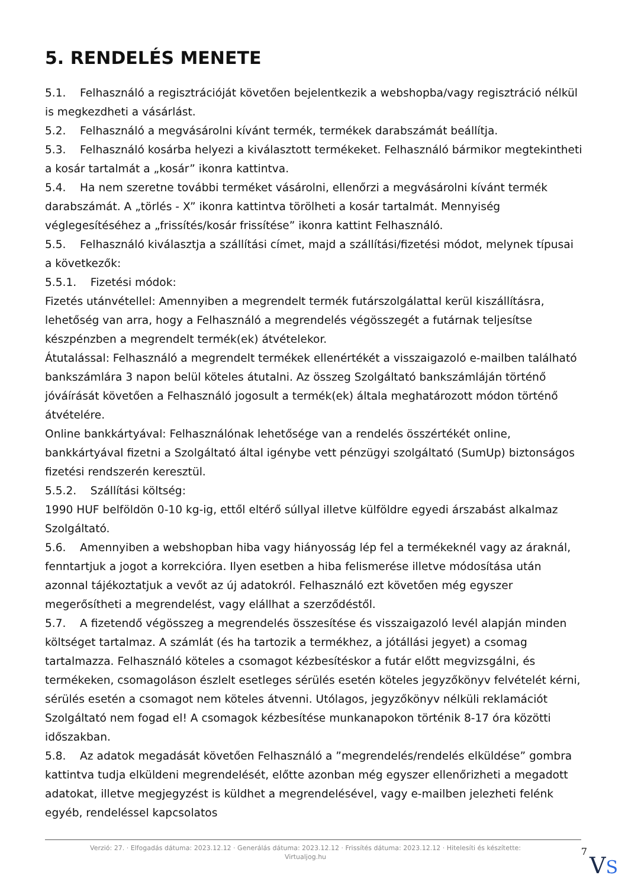5. RENDELÉS MENETE
5.1. Felhasználó a regisztrációját követően bejelentkezik a webshopba/vagy regisztráció nélkül is megkezdheti a vásárlást.
5.2. Felhasználó a megvásárolni kívánt termék, termékek darabszámát beállítja.
5.3. Felhasználó kosárba helyezi a kiválasztott termékeket. Felhasználó bármikor megtekintheti a kosár tartalmát a „kosár” ikonra kattintva.
5.4. Ha nem szeretne további terméket vásárolni, ellenőrzi a megvásárolni kívánt termék darabszámát. A „törlés - X” ikonra kattintva törölheti a kosár tartalmát. Mennyiség véglegesítéséhez a „frissítés/kosár frissítése” ikonra kattint Felhasználó.
5.5. Felhasználó kiválasztja a szállítási címet, majd a szállítási/fizetési módot, melynek típusai a következők:
5.5.1. Fizetési módok:
Fizetés utánvétellel: Amennyiben a megrendelt termék futárszolgálattal kerül kiszállításra, lehetőség van arra, hogy a Felhasználó a megrendelés végösszegét a futárnak teljesítse készpénzben a megrendelt termék(ek) átvételekor.
Átutalással: Felhasználó a megrendelt termékek ellenértékét a visszaigazoló e-mailben található bankszámlára 3 napon belül köteles átutalni. Az összeg Szolgáltató bankszámláján történő jóváírását követően a Felhasználó jogosult a termék(ek) általa meghatározott módon történő átvételére.
Online bankkártyával: Felhasználónak lehetősége van a rendelés összértékét online, bankkártyával fizetni a Szolgáltató által igénybe vett pénzügyi szolgáltató (SumUp) biztonságos fizetési rendszerén keresztül.
5.5.2. Szállítási költség:
1990 HUF belföldön 0-10 kg-ig, ettől eltérő súllyal illetve külföldre egyedi árszabást alkalmaz Szolgáltató.
5.6. Amennyiben a webshopban hiba vagy hiányosság lép fel a termékeknél vagy az áraknál, fenntartjuk a jogot a korrekcióra. Ilyen esetben a hiba felismerése illetve módosítása után azonnal tájékoztatjuk a vevőt az új adatokról. Felhasználó ezt követően még egyszer megerősítheti a megrendelést, vagy elállhat a szerződéstől.
5.7. A fizetendő végösszeg a megrendelés összesítése és visszaigazoló levél alapján minden költséget tartalmaz. A számlát (és ha tartozik a termékhez, a jótállási jegyet) a csomag tartalmazza. Felhasználó köteles a csomagot kézbesítéskor a futár előtt megvizsgálni, és termékeken, csomagoláson észlelt esetleges sérülés esetén köteles jegyzőkönyv felvételét kérni, sérülés esetén a csomagot nem köteles átvenni. Utólagos, jegyzőkönyv nélküli reklamációt Szolgáltató nem fogad el! A csomagok kézbesítése munkanapokon történik 8-17 óra közötti időszakban.
5.8. Az adatok megadását követően Felhasználó a ”megrendelés/rendelés elküldése” gombra kattintva tudja elküldeni megrendelését, előtte azonban még egyszer ellenőrizheti a megadott adatokat, illetve megjegyzést is küldhet a megrendelésével, vagy e-mailben jelezheti felénk egyéb, rendeléssel kapcsolatos
Verzió: 27. · Elfogadás dátuma: 2023.12.12 · Generálás dátuma: 2023.12.12 · Frissítés dátuma: 2023.12.12 · Hitelesíti és készítette: Virtualjog.hu
7
VS